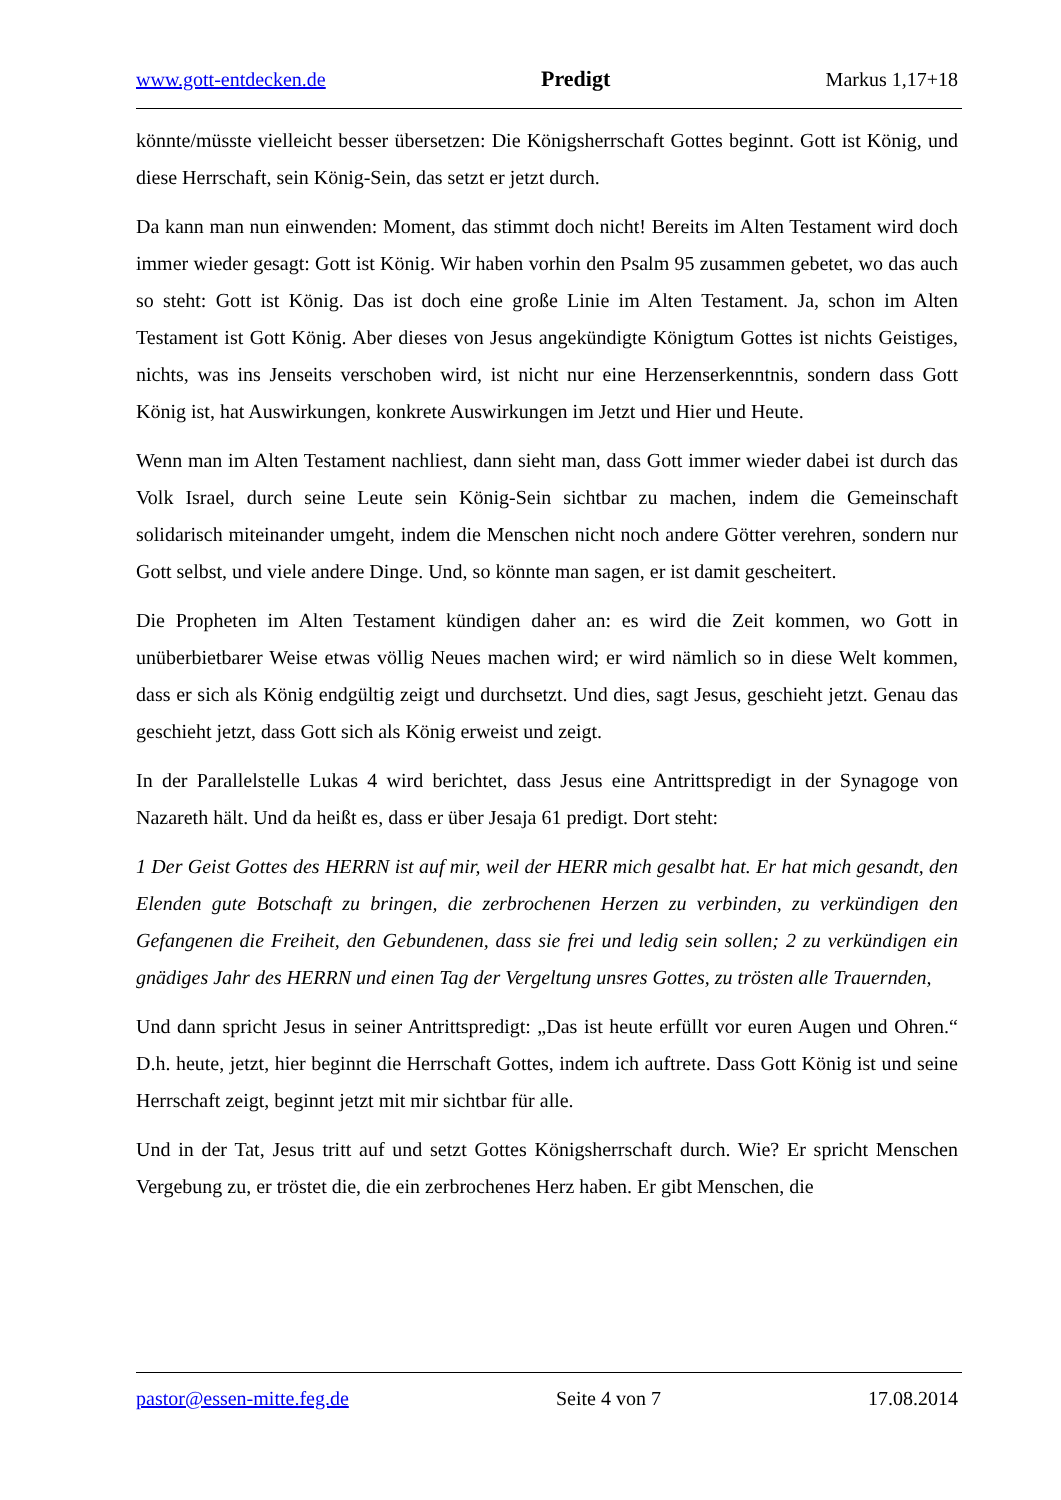www.gott-entdecken.de Predigt Markus 1,17+18
könnte/müsste vielleicht besser übersetzen: Die Königsherrschaft Gottes beginnt. Gott ist König, und diese Herrschaft, sein König-Sein, das setzt er jetzt durch.
Da kann man nun einwenden: Moment, das stimmt doch nicht! Bereits im Alten Testament wird doch immer wieder gesagt: Gott ist König. Wir haben vorhin den Psalm 95 zusammen gebetet, wo das auch so steht: Gott ist König. Das ist doch eine große Linie im Alten Testament. Ja, schon im Alten Testament ist Gott König. Aber dieses von Jesus angekündigte Königtum Gottes ist nichts Geistiges, nichts, was ins Jenseits verschoben wird, ist nicht nur eine Herzenserkenntnis, sondern dass Gott König ist, hat Auswirkungen, konkrete Auswirkungen im Jetzt und Hier und Heute.
Wenn man im Alten Testament nachliest, dann sieht man, dass Gott immer wieder dabei ist durch das Volk Israel, durch seine Leute sein König-Sein sichtbar zu machen, indem die Gemeinschaft solidarisch miteinander umgeht, indem die Menschen nicht noch andere Götter verehren, sondern nur Gott selbst, und viele andere Dinge. Und, so könnte man sagen, er ist damit gescheitert.
Die Propheten im Alten Testament kündigen daher an: es wird die Zeit kommen, wo Gott in unüberbietbarer Weise etwas völlig Neues machen wird; er wird nämlich so in diese Welt kommen, dass er sich als König endgültig zeigt und durchsetzt. Und dies, sagt Jesus, geschieht jetzt. Genau das geschieht jetzt, dass Gott sich als König erweist und zeigt.
In der Parallelstelle Lukas 4 wird berichtet, dass Jesus eine Antrittspredigt in der Synagoge von Nazareth hält. Und da heißt es, dass er über Jesaja 61 predigt. Dort steht:
1 Der Geist Gottes des HERRN ist auf mir, weil der HERR mich gesalbt hat. Er hat mich gesandt, den Elenden gute Botschaft zu bringen, die zerbrochenen Herzen zu verbinden, zu verkündigen den Gefangenen die Freiheit, den Gebundenen, dass sie frei und ledig sein sollen; 2 zu verkündigen ein gnädiges Jahr des HERRN und einen Tag der Vergeltung unsres Gottes, zu trösten alle Trauernden,
Und dann spricht Jesus in seiner Antrittspredigt: „Das ist heute erfüllt vor euren Augen und Ohren.“ D.h. heute, jetzt, hier beginnt die Herrschaft Gottes, indem ich auftrete. Dass Gott König ist und seine Herrschaft zeigt, beginnt jetzt mit mir sichtbar für alle.
Und in der Tat, Jesus tritt auf und setzt Gottes Königsherrschaft durch. Wie? Er spricht Menschen Vergebung zu, er tröstet die, die ein zerbrochenes Herz haben. Er gibt Menschen, die
pastor@essen-mitte.feg.de Seite 4 von 7 17.08.2014